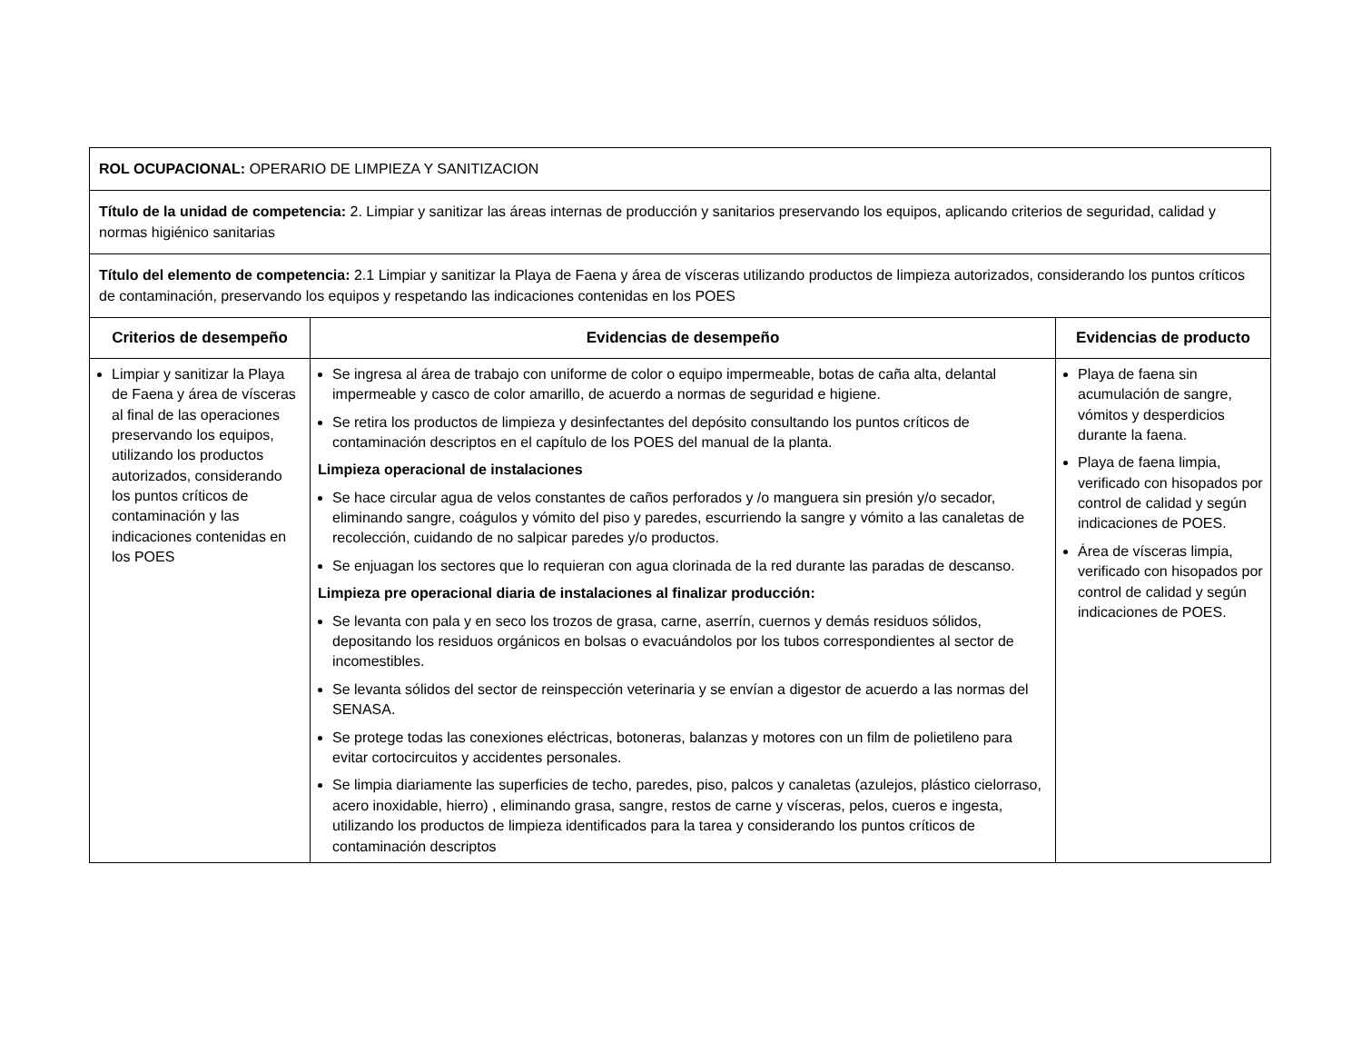| ROL OCUPACIONAL: OPERARIO DE LIMPIEZA Y SANITIZACION | | |
| Título de la unidad de competencia: 2. Limpiar y sanitizar las áreas internas de producción y sanitarios preservando los equipos, aplicando criterios de seguridad, calidad y normas higiénico sanitarias | | |
| Título del elemento de competencia: 2.1 Limpiar y sanitizar la Playa de Faena y área de vísceras utilizando productos de limpieza autorizados, considerando los puntos críticos de contaminación, preservando los equipos y respetando las indicaciones contenidas en los POES | | |
| Criterios de desempeño | Evidencias de desempeño | Evidencias de producto |
| Limpiar y sanitizar la Playa de Faena y área de vísceras al final de las operaciones preservando los equipos, utilizando los productos autorizados, considerando los puntos críticos de contaminación y las indicaciones contenidas en los POES | Se ingresa al área de trabajo con uniforme de color o equipo impermeable, botas de caña alta, delantal impermeable y casco de color amarillo, de acuerdo a normas de seguridad e higiene. Se retira los productos de limpieza y desinfectantes del depósito consultando los puntos críticos de contaminación descriptos en el capítulo de los POES del manual de la planta. Limpieza operacional de instalaciones Se hace circular agua de velos constantes de caños perforados y /o manguera sin presión y/o secador, eliminando sangre, coágulos y vómito del piso y paredes, escurriendo la sangre y vómito a las canaletas de recolección, cuidando de no salpicar paredes y/o productos. Se enjuagan los sectores que lo requieran con agua clorinada de la red durante las paradas de descanso. Limpieza pre operacional diaria de instalaciones al finalizar producción: Se levanta con pala y en seco los trozos de grasa, carne, aserrín, cuernos y demás residuos sólidos, depositando los residuos orgánicos en bolsas o evacuándolos por los tubos correspondientes al sector de incomestibles. Se levanta sólidos del sector de reinspección veterinaria y se envían a digestor de acuerdo a las normas del SENASA. Se protege todas las conexiones eléctricas, botoneras, balanzas y motores con un film de polietileno para evitar cortocircuitos y accidentes personales. Se limpia diariamente las superficies de techo, paredes, piso, palcos y canaletas (azulejos, plástico cielorraso, acero inoxidable, hierro) , eliminando grasa, sangre, restos de carne y vísceras, pelos, cueros e ingesta, utilizando los productos de limpieza identificados para la tarea y considerando los puntos críticos de contaminación descriptos | Playa de faena sin acumulación de sangre, vómitos y desperdicios durante la faena. Playa de faena limpia, verificado con hisopados por control de calidad y según indicaciones de POES. Área de vísceras limpia, verificado con hisopados por control de calidad y según indicaciones de POES. |